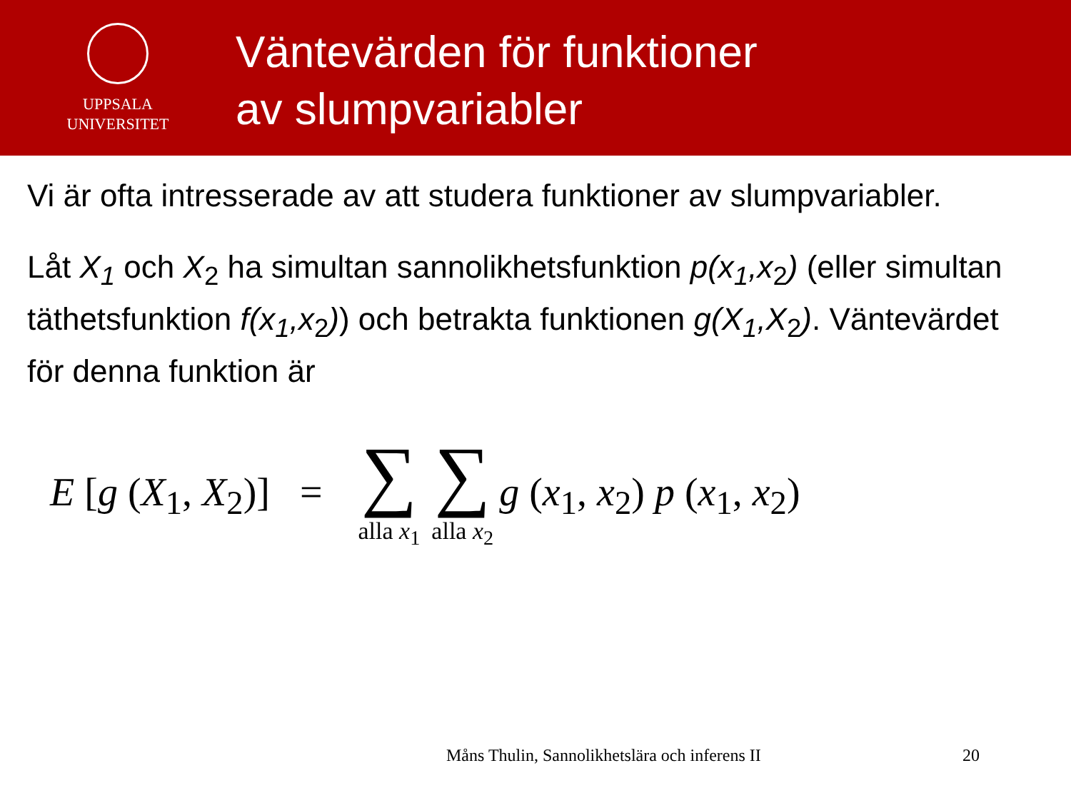UPPSALA
UNIVERSITET
Väntevärden för funktioner
av slumpvariabler
Vi är ofta intresserade av att studera funktioner av slumpvariabler.
Låt X<sub>1</sub> och X<sub>2</sub> ha simultan sannolikhetsfunktion p(x<sub>1</sub>,x<sub>2</sub>) (eller simultan täthetsfunktion f(x<sub>1</sub>,x<sub>2</sub>)) och betrakta funktionen g(X<sub>1</sub>,X<sub>2</sub>). Väntevärdet för denna funktion är
E [g (X<sub>1</sub>, X<sub>2</sub>)] = ∑ alla x<sub>1</sub> ∑ alla x<sub>2</sub> g (x<sub>1</sub>, x<sub>2</sub>) p (x<sub>1</sub>, x<sub>2</sub>)
Måns Thulin, Sannolikhetslära och inferens II
20